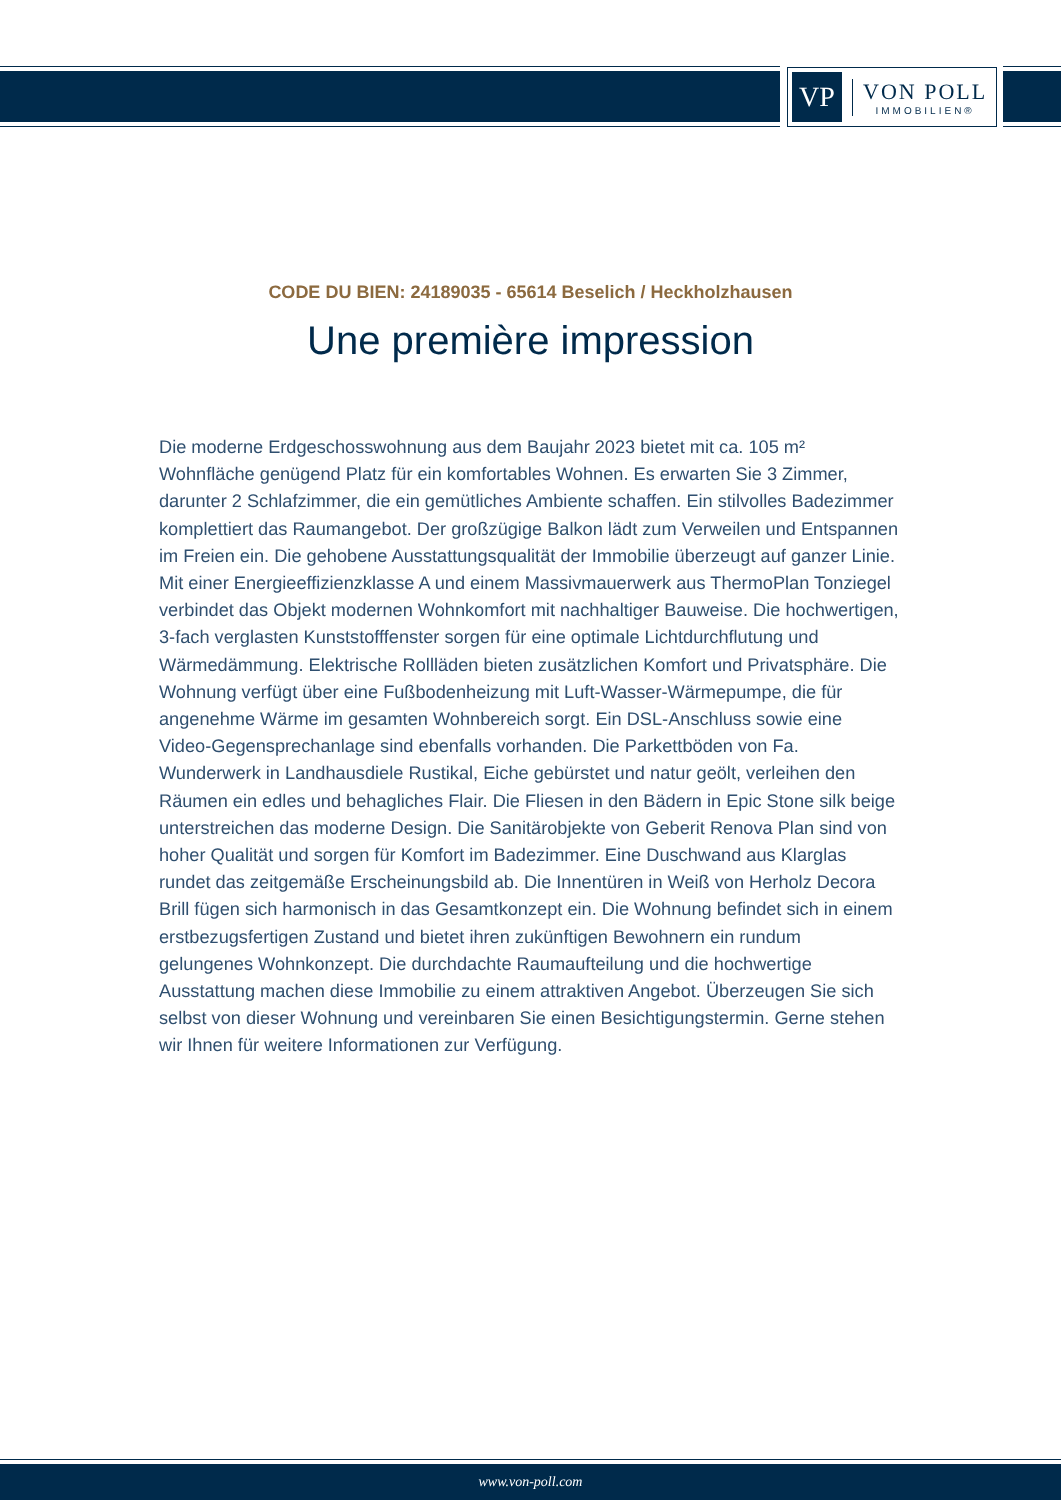VP
VON POLL
IMMOBILIEN®
CODE DU BIEN: 24189035 - 65614 Beselich / Heckholzhausen
Une première impression
Die moderne Erdgeschosswohnung aus dem Baujahr 2023 bietet mit ca. 105 m² Wohnfläche genügend Platz für ein komfortables Wohnen. Es erwarten Sie 3 Zimmer, darunter 2 Schlafzimmer, die ein gemütliches Ambiente schaffen. Ein stilvolles Badezimmer komplettiert das Raumangebot. Der großzügige Balkon lädt zum Verweilen und Entspannen im Freien ein. Die gehobene Ausstattungsqualität der Immobilie überzeugt auf ganzer Linie. Mit einer Energieeffizienzklasse A und einem Massivmauerwerk aus ThermoPlan Tonziegel verbindet das Objekt modernen Wohnkomfort mit nachhaltiger Bauweise. Die hochwertigen, 3-fach verglasten Kunststofffenster sorgen für eine optimale Lichtdurchflutung und Wärmedämmung. Elektrische Rollläden bieten zusätzlichen Komfort und Privatsphäre. Die Wohnung verfügt über eine Fußbodenheizung mit Luft-Wasser-Wärmepumpe, die für angenehme Wärme im gesamten Wohnbereich sorgt. Ein DSL-Anschluss sowie eine Video-Gegensprechanlage sind ebenfalls vorhanden. Die Parkettböden von Fa. Wunderwerk in Landhausdiele Rustikal, Eiche gebürstet und natur geölt, verleihen den Räumen ein edles und behagliches Flair. Die Fliesen in den Bädern in Epic Stone silk beige unterstreichen das moderne Design. Die Sanitärobjekte von Geberit Renova Plan sind von hoher Qualität und sorgen für Komfort im Badezimmer. Eine Duschwand aus Klarglas rundet das zeitgemäße Erscheinungsbild ab. Die Innentüren in Weiß von Herholz Decora Brill fügen sich harmonisch in das Gesamtkonzept ein. Die Wohnung befindet sich in einem erstbezugsfertigen Zustand und bietet ihren zukünftigen Bewohnern ein rundum gelungenes Wohnkonzept. Die durchdachte Raumaufteilung und die hochwertige Ausstattung machen diese Immobilie zu einem attraktiven Angebot. Überzeugen Sie sich selbst von dieser Wohnung und vereinbaren Sie einen Besichtigungstermin. Gerne stehen wir Ihnen für weitere Informationen zur Verfügung.
www.von-poll.com